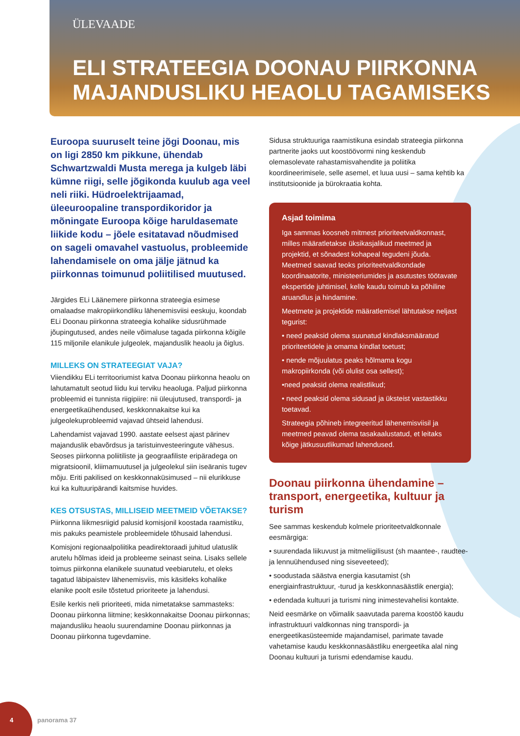ÜLEVAADE
ELI STRATEEGIA DOONAU PIIRKONNA
MAJANDUSLIKU HEAOLU TAGAMISEKS
Euroopa suuruselt teine jõgi Doonau, mis on ligi 2850 km pikkune, ühendab Schwartzwaldi Musta merega ja kulgeb läbi kümne riigi, selle jõgikonda kuulub aga veel neli riiki. Hüdroelektrijaamad, üleeuroopaline transpordikoridor ja mõningate Euroopa kõige haruldasemate liikide kodu – jõele esitatavad nõudmised on sageli omavahel vastuolus, probleemide lahendamisele on oma jälje jätnud ka piirkonnas toimunud poliitilised muutused.
Järgides ELi Läänemere piirkonna strateegia esimese omalaadse makropiirkondliku lähenemisviisi eeskuju, koondab ELi Doonau piirkonna strateegia kohalike sidusrühmade jõupingutused, andes neile võimaluse tagada piirkonna kõigile 115 miljonile elanikule julgeolek, majanduslik heaolu ja õiglus.
MILLEKS ON STRATEEGIAT VAJA?
Viiendikku ELi territooriumist katva Doonau piirkonna heaolu on lahutamatult seotud liidu kui terviku heaoluga. Paljud piirkonna probleemid ei tunnista riigipiire: nii üleujutused, transpordi- ja energeetikaühendused, keskkonnakaitse kui ka julgeolekuprobleemid vajavad ühtseid lahendusi.
Lahendamist vajavad 1990. aastate eelsest ajast pärinev majanduslik ebavõrdsus ja taristuinvesteeringute vähesus. Seoses piirkonna poliitiliste ja geograafiliste eripäradega on migratsioonil, kliimamuutusel ja julgeolekul siin iseäranis tugev mõju. Eriti pakilised on keskkonnaküsimused – nii elurikkuse kui ka kultuuripärandi kaitsmise huvides.
KES OTSUSTAS, MILLISEID MEETMEID VÕETAKSE?
Piirkonna liikmesriigid palusid komisjonil koostada raamistiku, mis pakuks peamistele probleemidele tõhusaid lahendusi.
Komisjoni regionaalpoliitika peadirektoraadi juhitud ulatuslik arutelu hõlmas ideid ja probleeme seinast seina. Lisaks sellele toimus piirkonna elanikele suunatud veebiarutelu, et oleks tagatud läbipaistev lähenemisviis, mis käsitleks kohalike elanike poolt esile tõstetud prioriteete ja lahendusi.
Esile kerkis neli prioriteeti, mida nimetatakse sammasteks: Doonau piirkonna liitmine; keskkonnakaitse Doonau piirkonnas; majandusliku heaolu suurendamine Doonau piirkonnas ja Doonau piirkonna tugevdamine.
Sidusa struktuuriga raamistikuna esindab strateegia piirkonna partnerite jaoks uut koostöövormi ning keskendub olemasolevate rahastamisvahendite ja poliitika koordineerimisele, selle asemel, et luua uusi – sama kehtib ka institutsioonide ja bürokraatia kohta.
Asjad toimima
Iga sammas koosneb mitmest prioriteetvaldkonnast, milles määratletakse üksikasjalikud meetmed ja projektid, et sõnadest kohapeal tegudeni jõuda. Meetmed saavad teoks prioriteetvaldkondade koordinaatorite, ministeeriumides ja asutustes töötavate ekspertide juhtimisel, kelle kaudu toimub ka põhiline aruandlus ja hindamine.
Meetmete ja projektide määratlemisel lähtutakse neljast tegurist:
• need peaksid olema suunatud kindlaksmääratud prioriteetidele ja omama kindlat toetust;
• nende mõjuulatus peaks hõlmama kogu makropiirkonda (või olulist osa sellest);
•need peaksid olema realistlikud;
• need peaksid olema sidusad ja üksteist vastastikku toetavad.
Strateegia põhineb integreeritud lähenemisviisil ja meetmed peavad olema tasakaalustatud, et leitaks kõige jätkusuutlikumad lahendused.
Doonau piirkonna ühendamine – transport, energeetika, kultuur ja turism
See sammas keskendub kolmele prioriteetvaldkonnale eesmärgiga:
• suurendada liikuvust ja mitmeliigilisust (sh maantee-, raudtee- ja lennuühendused ning siseveeteed);
• soodustada säästva energia kasutamist (sh energiainfrastruktuur, -turud ja keskkonnasäästlik energia);
• edendada kultuuri ja turismi ning inimestevahelisi kontakte.
Neid eesmärke on võimalik saavutada parema koostöö kaudu infrastruktuuri valdkonnas ning transpordi- ja energeetikasüsteemide majandamisel, parimate tavade vahetamise kaudu keskkonnasäästliku energeetika alal ning Doonau kultuuri ja turismi edendamise kaudu.
4 panorama 37